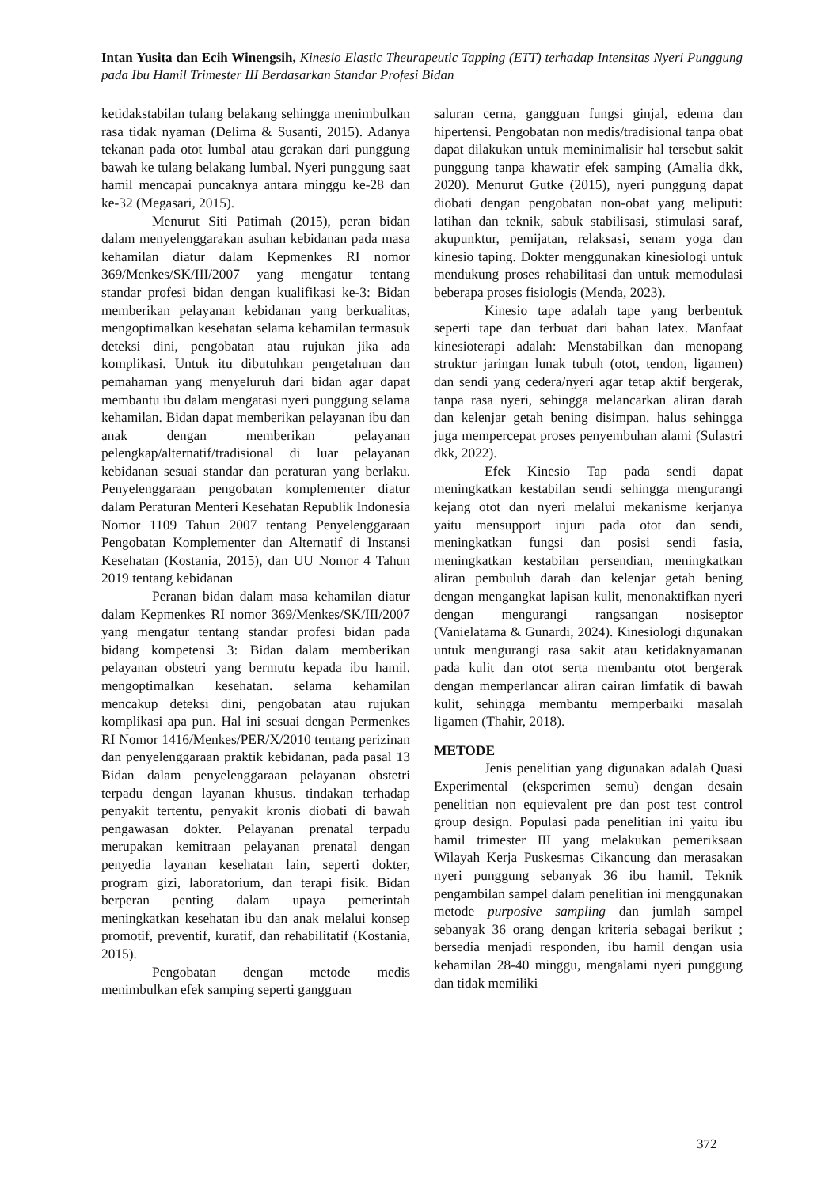Intan Yusita dan Ecih Winengsih, Kinesio Elastic Theurapeutic Tapping (ETT) terhadap Intensitas Nyeri Punggung pada Ibu Hamil Trimester III Berdasarkan Standar Profesi Bidan
ketidakstabilan tulang belakang sehingga menimbulkan rasa tidak nyaman (Delima & Susanti, 2015). Adanya tekanan pada otot lumbal atau gerakan dari punggung bawah ke tulang belakang lumbal. Nyeri punggung saat hamil mencapai puncaknya antara minggu ke-28 dan ke-32 (Megasari, 2015).
Menurut Siti Patimah (2015), peran bidan dalam menyelenggarakan asuhan kebidanan pada masa kehamilan diatur dalam Kepmenkes RI nomor 369/Menkes/SK/III/2007 yang mengatur tentang standar profesi bidan dengan kualifikasi ke-3: Bidan memberikan pelayanan kebidanan yang berkualitas, mengoptimalkan kesehatan selama kehamilan termasuk deteksi dini, pengobatan atau rujukan jika ada komplikasi. Untuk itu dibutuhkan pengetahuan dan pemahaman yang menyeluruh dari bidan agar dapat membantu ibu dalam mengatasi nyeri punggung selama kehamilan. Bidan dapat memberikan pelayanan ibu dan anak dengan memberikan pelayanan pelengkap/alternatif/tradisional di luar pelayanan kebidanan sesuai standar dan peraturan yang berlaku. Penyelenggaraan pengobatan komplementer diatur dalam Peraturan Menteri Kesehatan Republik Indonesia Nomor 1109 Tahun 2007 tentang Penyelenggaraan Pengobatan Komplementer dan Alternatif di Instansi Kesehatan (Kostania, 2015), dan UU Nomor 4 Tahun 2019 tentang kebidanan
Peranan bidan dalam masa kehamilan diatur dalam Kepmenkes RI nomor 369/Menkes/SK/III/2007 yang mengatur tentang standar profesi bidan pada bidang kompetensi 3: Bidan dalam memberikan pelayanan obstetri yang bermutu kepada ibu hamil. mengoptimalkan kesehatan. selama kehamilan mencakup deteksi dini, pengobatan atau rujukan komplikasi apa pun. Hal ini sesuai dengan Permenkes RI Nomor 1416/Menkes/PER/X/2010 tentang perizinan dan penyelenggaraan praktik kebidanan, pada pasal 13 Bidan dalam penyelenggaraan pelayanan obstetri terpadu dengan layanan khusus. tindakan terhadap penyakit tertentu, penyakit kronis diobati di bawah pengawasan dokter. Pelayanan prenatal terpadu merupakan kemitraan pelayanan prenatal dengan penyedia layanan kesehatan lain, seperti dokter, program gizi, laboratorium, dan terapi fisik. Bidan berperan penting dalam upaya pemerintah meningkatkan kesehatan ibu dan anak melalui konsep promotif, preventif, kuratif, dan rehabilitatif (Kostania, 2015).
Pengobatan dengan metode medis menimbulkan efek samping seperti gangguan
saluran cerna, gangguan fungsi ginjal, edema dan hipertensi. Pengobatan non medis/tradisional tanpa obat dapat dilakukan untuk meminimalisir hal tersebut sakit punggung tanpa khawatir efek samping (Amalia dkk, 2020). Menurut Gutke (2015), nyeri punggung dapat diobati dengan pengobatan non-obat yang meliputi: latihan dan teknik, sabuk stabilisasi, stimulasi saraf, akupunktur, pemijatan, relaksasi, senam yoga dan kinesio taping. Dokter menggunakan kinesiologi untuk mendukung proses rehabilitasi dan untuk memodulasi beberapa proses fisiologis (Menda, 2023).
Kinesio tape adalah tape yang berbentuk seperti tape dan terbuat dari bahan latex. Manfaat kinesioterapi adalah: Menstabilkan dan menopang struktur jaringan lunak tubuh (otot, tendon, ligamen) dan sendi yang cedera/nyeri agar tetap aktif bergerak, tanpa rasa nyeri, sehingga melancarkan aliran darah dan kelenjar getah bening disimpan. halus sehingga juga mempercepat proses penyembuhan alami (Sulastri dkk, 2022).
Efek Kinesio Tap pada sendi dapat meningkatkan kestabilan sendi sehingga mengurangi kejang otot dan nyeri melalui mekanisme kerjanya yaitu mensupport injuri pada otot dan sendi, meningkatkan fungsi dan posisi sendi fasia, meningkatkan kestabilan persendian, meningkatkan aliran pembuluh darah dan kelenjar getah bening dengan mengangkat lapisan kulit, menonaktifkan nyeri dengan mengurangi rangsangan nosiseptor (Vanielatama & Gunardi, 2024). Kinesiologi digunakan untuk mengurangi rasa sakit atau ketidaknyamanan pada kulit dan otot serta membantu otot bergerak dengan memperlancar aliran cairan limfatik di bawah kulit, sehingga membantu memperbaiki masalah ligamen (Thahir, 2018).
METODE
Jenis penelitian yang digunakan adalah Quasi Experimental (eksperimen semu) dengan desain penelitian non equievalent pre dan post test control group design. Populasi pada penelitian ini yaitu ibu hamil trimester III yang melakukan pemeriksaan Wilayah Kerja Puskesmas Cikancung dan merasakan nyeri punggung sebanyak 36 ibu hamil. Teknik pengambilan sampel dalam penelitian ini menggunakan metode purposive sampling dan jumlah sampel sebanyak 36 orang dengan kriteria sebagai berikut ; bersedia menjadi responden, ibu hamil dengan usia kehamilan 28-40 minggu, mengalami nyeri punggung dan tidak memiliki
372